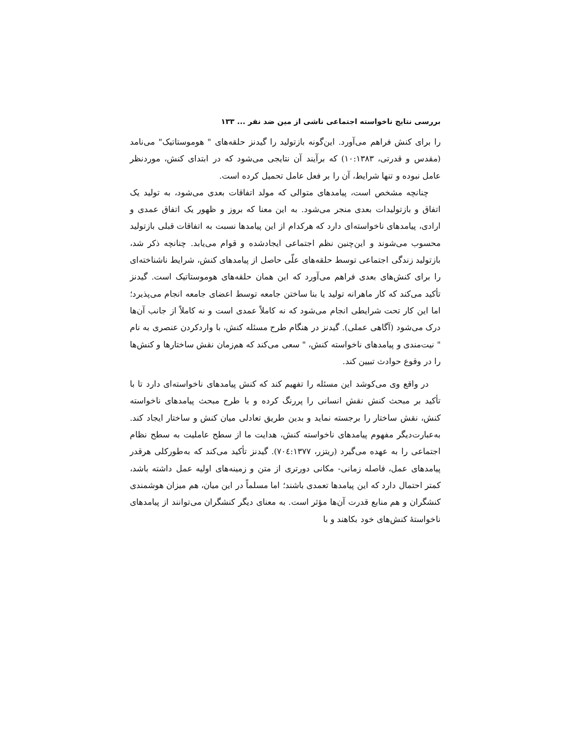بررسی نتایج ناخواسته اجتماعی ناشی از مین ضد نفر ... ۱۳۳
را برای کنش فراهم می‌آورد. این‌گونه بازتولید را گیدنز حلقه‌های " هوموستاتیک" می‌نامد (مقدس و قدرتی، ۱۰:۱۳۸۳) که برآیند آن نتایجی می‌شود که در ابتدای کنش، موردنظر عامل نبوده و تنها شرایط، آن را بر فعل عامل تحمیل کرده است.
چنانچه مشخص است، پیامدهای متوالی که مولد اتفاقات بعدی می‌شود، به تولید یک اتفاق و بازتولیدات بعدی منجر می‌شود. به این معنا که بروز و ظهور یک اتفاق عمدی و ارادی، پیامدهای ناخواسته‌ای دارد که هرکدام از این پیامدها نسبت به اتفاقات قبلی بازتولید محسوب می‌شوند و این‌چنین نظم اجتماعی ایجادشده و قوام می‌یابد. چنانچه ذکر شد، بازتولید زندگی اجتماعی توسط حلقه‌های علّی حاصل از پیامدهای کنش، شرایط ناشناخته‌ای را برای کنش‌های بعدی فراهم می‌آورد که این همان حلقه‌های هوموستاتیک است. گیدنز تأکید می‌کند که کار ماهرانه تولید یا بنا ساختن جامعه توسط اعضای جامعه انجام می‌پذیرد؛ اما این کار تحت شرایطی انجام می‌شود که نه کاملاً عمدی است و نه کاملاً از جانب آن‌ها درک می‌شود (آگاهی عملی). گیدنز در هنگام طرح مسئله کنش، با واردکردن عنصری به نام " نیت‌مندی و پیامدهای ناخواسته کنش، " سعی می‌کند که هم‌زمان نقش ساختارها و کنش‌ها را در وقوع حوادث تبیین کند.
در واقع وی می‌کوشد این مسئله را تفهیم کند که کنش پیامدهای ناخواسته‌ای دارد تا با تأکید بر مبحث کنش نقش انسانی را پررنگ کرده و با طرح مبحث پیامدهای ناخواسته کنش، نقش ساختار را برجسته نماید و بدین طریق تعادلی میان کنش و ساختار ایجاد کند. به‌عبارت‌دیگر مفهوم پیامدهای ناخواسته کنش، هدایت ما از سطح عاملیت به سطح نظام اجتماعی را به عهده می‌گیرد (ریتزر، ۷۰٤:۱۳۷۷). گیدنز تأکید می‌کند که به‌طورکلی هرقدر پیامدهای عمل، فاصله زمانی- مکانی دورتری از متن و زمینه‌های اولیه عمل داشته باشد، کمتر احتمال دارد که این پیامدها تعمدی باشند؛ اما مسلماً در این میان، هم میزان هوشمندی کنشگران و هم منابع قدرت آن‌ها مؤثر است. به معنای دیگر کنشگران می‌توانند از پیامدهای ناخواستهٔ کنش‌های خود بکاهند و با